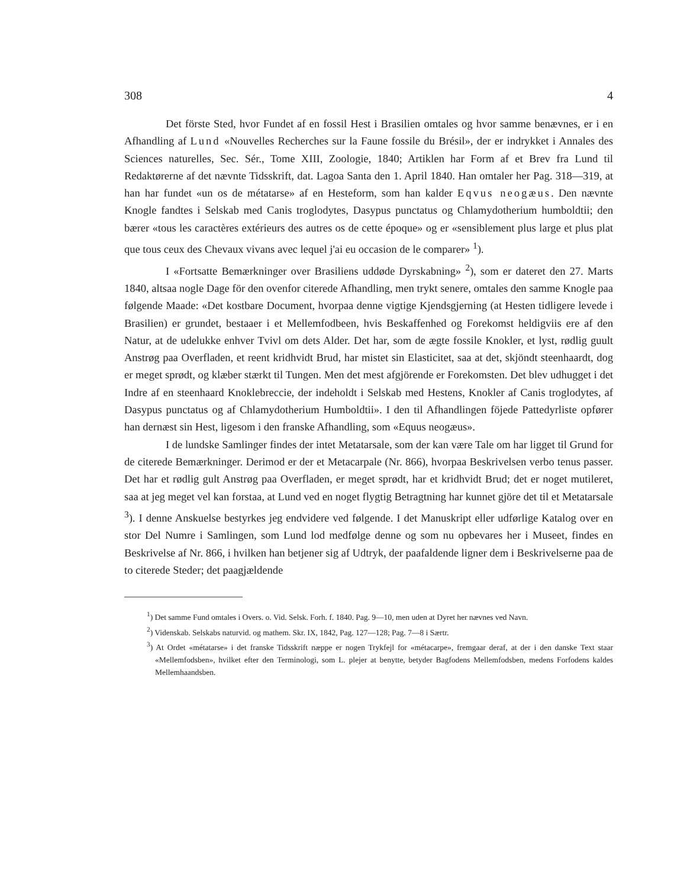308 4
Det förste Sted, hvor Fundet af en fossil Hest i Brasilien omtales og hvor samme benævnes, er i en Afhandling af Lund «Nouvelles Recherches sur la Faune fossile du Brésil», der er indrykket i Annales des Sciences naturelles, Sec. Sér., Tome XIII, Zoologie, 1840; Artiklen har Form af et Brev fra Lund til Redaktørerne af det nævnte Tidsskrift, dat. Lagoa Santa den 1. April 1840. Han omtaler her Pag. 318—319, at han har fundet «un os de métatarse» af en Hesteform, som han kalder Eqvus neogæus. Den nævnte Knogle fandtes i Selskab med Canis troglodytes, Dasypus punctatus og Chlamydotherium humboldtii; den bærer «tous les caractères extérieurs des autres os de cette époque» og er «sensiblement plus large et plus plat que tous ceux des Chevaux vivans avec lequel j'ai eu occasion de le comparer» <sup>1</sup>).
I «Fortsatte Bemærkninger over Brasiliens uddøde Dyrskabning» <sup>2</sup>), som er dateret den 27. Marts 1840, altsaa nogle Dage för den ovenfor citerede Afhandling, men trykt senere, omtales den samme Knogle paa følgende Maade: «Det kostbare Document, hvorpaa denne vigtige Kjendsgjerning (at Hesten tidligere levede i Brasilien) er grundet, bestaaer i et Mellemfodbeen, hvis Beskaffenhed og Forekomst heldigviis ere af den Natur, at de udelukke enhver Tvivl om dets Alder. Det har, som de ægte fossile Knokler, et lyst, rødlig guult Anstrøg paa Overfladen, et reent kridhvidt Brud, har mistet sin Elasticitet, saa at det, skjöndt steenhaardt, dog er meget sprødt, og klæber stærkt til Tungen. Men det mest afgjörende er Forekomsten. Det blev udhugget i det Indre af en steenhaard Knoklebreccie, der indeholdt i Selskab med Hestens, Knokler af Canis troglodytes, af Dasypus punctatus og af Chlamydotherium Humboldtii». I den til Afhandlingen föjede Pattedyrliste opfører han dernæst sin Hest, ligesom i den franske Afhandling, som «Equus neogæus».
I de lundske Samlinger findes der intet Metatarsale, som der kan være Tale om har ligget til Grund for de citerede Bemærkninger. Derimod er der et Metacarpale (Nr. 866), hvorpaa Beskrivelsen verbo tenus passer. Det har et rødlig gult Anstrøg paa Overfladen, er meget sprødt, har et kridhvidt Brud; det er noget mutileret, saa at jeg meget vel kan forstaa, at Lund ved en noget flygtig Betragtning har kunnet gjöre det til et Metatarsale <sup>3</sup>). I denne Anskuelse bestyrkes jeg endvidere ved følgende. I det Manuskript eller udførlige Katalog over en stor Del Numre i Samlingen, som Lund lod medfølge denne og som nu opbevares her i Museet, findes en Beskrivelse af Nr. 866, i hvilken han betjener sig af Udtryk, der paafaldende ligner dem i Beskrivelserne paa de to citerede Steder; det paagjældende
<sup>1</sup>) Det samme Fund omtales i Overs. o. Vid. Selsk. Forh. f. 1840. Pag. 9—10, men uden at Dyret her nævnes ved Navn.
<sup>2</sup>) Videnskab. Selskabs naturvid. og mathem. Skr. IX, 1842, Pag. 127—128; Pag. 7—8 i Særtr.
<sup>3</sup>) At Ordet «métatarse» i det franske Tidsskrift næppe er nogen Trykfejl for «métacarpe», fremgaar deraf, at der i den danske Text staar «Mellemfodsben», hvilket efter den Terminologi, som L. plejer at benytte, betyder Bagfodens Mellemfodsben, medens Forfodens kaldes Mellemhaandsben.